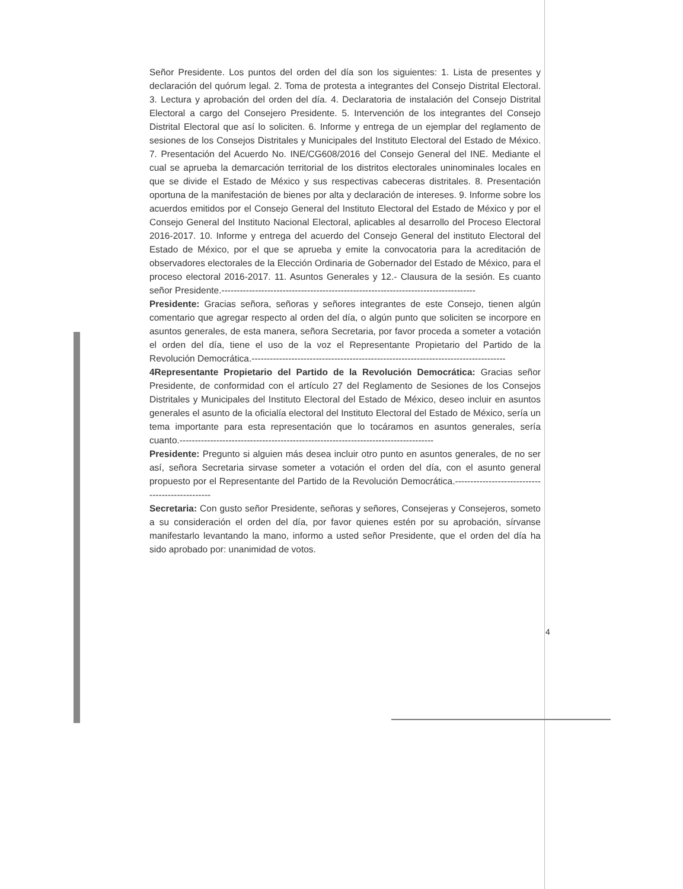Señor Presidente. Los puntos del orden del día son los siguientes: 1. Lista de presentes y declaración del quórum legal. 2. Toma de protesta a integrantes del Consejo Distrital Electoral. 3. Lectura y aprobación del orden del día. 4. Declaratoria de instalación del Consejo Distrital Electoral a cargo del Consejero Presidente. 5. Intervención de los integrantes del Consejo Distrital Electoral que así lo soliciten. 6. Informe y entrega de un ejemplar del reglamento de sesiones de los Consejos Distritales y Municipales del Instituto Electoral del Estado de México. 7. Presentación del Acuerdo No. INE/CG608/2016 del Consejo General del INE. Mediante el cual se aprueba la demarcación territorial de los distritos electorales uninominales locales en que se divide el Estado de México y sus respectivas cabeceras distritales. 8. Presentación oportuna de la manifestación de bienes por alta y declaración de intereses. 9. Informe sobre los acuerdos emitidos por el Consejo General del Instituto Electoral del Estado de México y por el Consejo General del Instituto Nacional Electoral, aplicables al desarrollo del Proceso Electoral 2016-2017. 10. Informe y entrega del acuerdo del Consejo General del instituto Electoral del Estado de México, por el que se aprueba y emite la convocatoria para la acreditación de observadores electorales de la Elección Ordinaria de Gobernador del Estado de México, para el proceso electoral 2016-2017. 11. Asuntos Generales y 12.- Clausura de la sesión. Es cuanto señor Presidente.-----------------------------------------------------------------------------------
Presidente: Gracias señora, señoras y señores integrantes de este Consejo, tienen algún comentario que agregar respecto al orden del día, o algún punto que soliciten se incorpore en asuntos generales, de esta manera, señora Secretaria, por favor proceda a someter a votación el orden del día, tiene el uso de la voz el Representante Propietario del Partido de la Revolución Democrática.-----------------------------------------------------------------------------------
4Representante Propietario del Partido de la Revolución Democrática: Gracias señor Presidente, de conformidad con el artículo 27 del Reglamento de Sesiones de los Consejos Distritales y Municipales del Instituto Electoral del Estado de México, deseo incluir en asuntos generales el asunto de la oficialía electoral del Instituto Electoral del Estado de México, sería un tema importante para esta representación que lo tocáramos en asuntos generales, sería cuanto.-----------------------------------------------------------------------------------
Presidente: Pregunto si alguien más desea incluir otro punto en asuntos generales, de no ser así, señora Secretaria sirvase someter a votación el orden del día, con el asunto general propuesto por el Representante del Partido de la Revolución Democrática.------------------------------------------------
Secretaria: Con gusto señor Presidente, señoras y señores, Consejeras y Consejeros, someto a su consideración el orden del día, por favor quienes estén por su aprobación, sírvanse manifestarlo levantando la mano, informo a usted señor Presidente, que el orden del día ha sido aprobado por: unanimidad de votos.
4